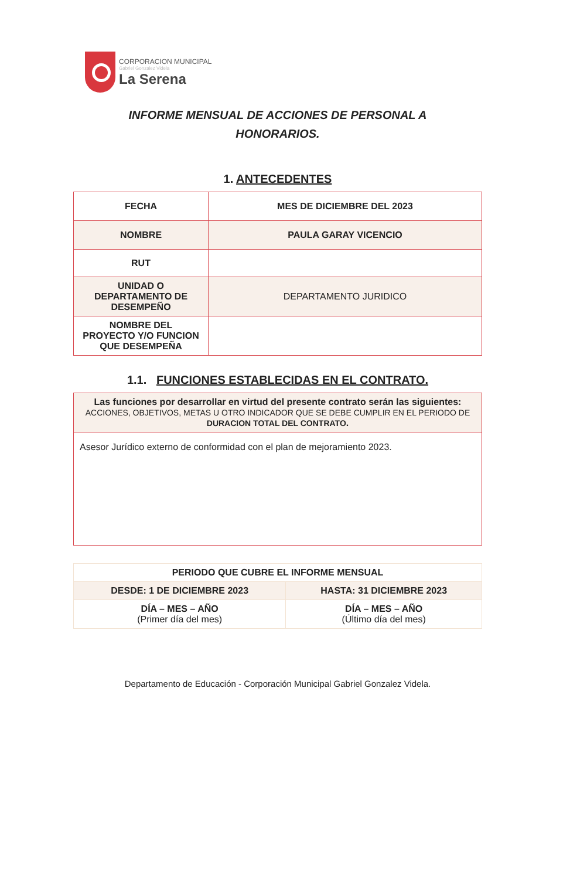CORPORACION MUNICIPAL
Gabriel Gonzalez Videla
La Serena
INFORME MENSUAL DE ACCIONES DE PERSONAL A
HONORARIOS.
1. ANTECEDENTES
| FECHA | MES DE DICIEMBRE DEL 2023 |
| NOMBRE | PAULA GARAY VICENCIO |
| RUT | |
| UNIDAD O DEPARTAMENTO DE DESEMPEÑO | DEPARTAMENTO JURIDICO |
| NOMBRE DEL PROYECTO Y/O FUNCION QUE DESEMPEÑA | |
1.1. FUNCIONES ESTABLECIDAS EN EL CONTRATO.
| Las funciones por desarrollar en virtud del presente contrato serán las siguientes: ACCIONES, OBJETIVOS, METAS U OTRO INDICADOR QUE SE DEBE CUMPLIR EN EL PERIODO DE DURACION TOTAL DEL CONTRATO . |
| Asesor Jurídico externo de conformidad con el plan de mejoramiento 2023. |
| PERIODO QUE CUBRE EL INFORME MENSUAL | |
| DESDE: 1 DE DICIEMBRE 2023 | HASTA: 31 DICIEMBRE 2023 |
| DÍA – MES – AÑO (Primer día del mes) | DÍA – MES – AÑO (Último día del mes) |
Departamento de Educación - Corporación Municipal Gabriel Gonzalez Videla.